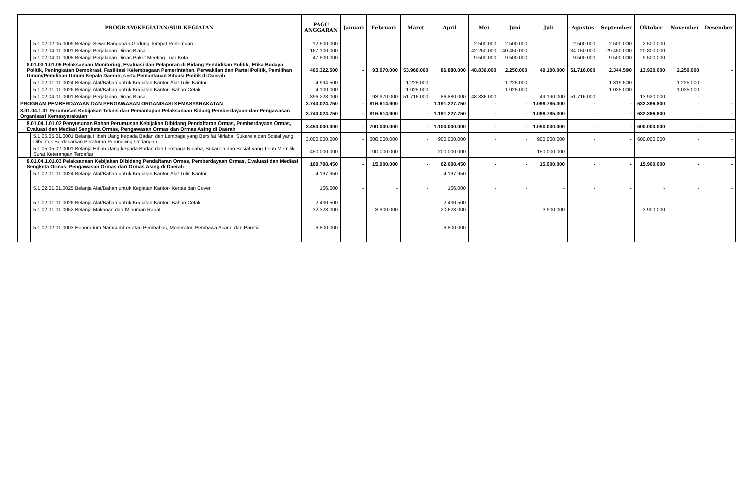| PROGRAM/KEGIATAN/SUB KEGIATAN | | | PAGU ANGGARAN | Januari | Februari | Maret | April | Mei | Juni | Juli | Agustus | September | Oktober | November | Desember |
| --- | --- | --- | --- | --- | --- | --- | --- | --- | --- | --- | --- | --- | --- | --- | --- |
| | | 5.1.02.02.05.0009 Belanja Sewa Bangunan Gedung Tempat Pertemuan | 12.500.000 | - | - | - | - | 2.500.000 | 2.500.000 | - | 2.500.000 | 2.500.000 | 2.500.000 | - | - |
| | | 5.1.02.04.01.0001 Belanja Perjalanan Dinas Biasa | 167.100.000 | - | - | - | - | 42.250.000 | 40.450.000 | - | 34.150.000 | 29.450.000 | 20.800.000 | - | - |
| | | 5.1.02.04.01.0005 Belanja Perjalanan Dinas Paket Meeting Luar Kota | 47.500.000 | - | - | - | - | 9.500.000 | 9.500.000 | - | 9.500.000 | 9.500.000 | 9.500.000 | - | - |
| | 8.01.03.1.01.05 Pelaksanaan Monitoring, Evaluasi dan Pelaporan di Bidang Pendidikan Politik, Etika Budaya Politik, Peningkatan Demokrasi, Fasilitasi Kelembagaan Pemerintahan, Perwakilan dan Partai Politik, Pemilihan Umum/Pemilihan Umum Kepala Daerah, serta Pemantauan Situasi Politik di Daerah | | 405.322.500 | - | 93.970.000 | 53.966.000 | 86.880.000 | 48.836.000 | 2.250.000 | 49.190.000 | 51.716.000 | 2.344.500 | 13.920.000 | 2.250.000 | - |
| | | 5.1.02.01.01.0024 Belanja Alat/Bahan untuk Kegiatan Kantor-Alat Tulis Kantor | 4.994.500 | - | - | 1.225.000 | - | - | 1.225.000 | - | - | 1.319.500 | - | 1.225.000 | - |
| | | 5.1.02.01.01.0026 Belanja Alat/Bahan untuk Kegiatan Kantor- Bahan Cetak | 4.100.000 | - | - | 1.025.000 | - | - | 1.025.000 | - | - | 1.025.000 | - | 1.025.000 | - |
| | | 5.1.02.04.01.0001 Belanja Perjalanan Dinas Biasa | 396.228.000 | - | 93.970.000 | 51.716.000 | 86.880.000 | 48.836.000 | - | 49.190.000 | 51.716.000 | - | 13.920.000 | - | - |
| PROGRAM PEMBERDAYAAN DAN PENGAWASAN ORGANISASI KEMASYARAKATAN | | | 3.740.024.750 | - | 816.614.900 | - | 1.191.227.750 | - | - | 1.099.785.300 | - | - | 632.396.800 | - | - |
| 8.01.04.1.01 Perumusan Kebijakan Teknis dan Pemantapan Pelaksanaan Bidang Pemberdayaan dan Pengawasan Organisasi Kemasyarakatan | | | 3.740.024.750 | - | 816.614.900 | - | 1.191.227.750 | - | - | 1.099.785.300 | - | - | 632.396.800 | - | - |
| | 8.01.04.1.01.02 Penyusunan Bahan Perumusan Kebijakan Dibidang Pendaftaran Ormas, Pemberdayaan Ormas, Evaluasi dan Mediasi Sengketa Ormas, Pengawasan Ormas dan Ormas Asing di Daerah | | 3.450.000.000 | - | 700.000.000 | - | 1.100.000.000 | - | - | 1.050.000.000 | - | - | 600.000.000 | - | - |
| | | 5.1.05.05.01.0001 Belanja Hibah Uang kepada Badan dan Lembaga yang Bersifat Nirlaba, Sukarela dan Sosial yang Dibentuk Berdasarkan Peraturan Perundang-Undangan | 3.000.000.000 | - | 600.000.000 | - | 900.000.000 | - | - | 900.000.000 | - | - | 600.000.000 | - | - |
| | | 5.1.05.05.02.0001 Belanja Hibah Uang kepada Badan dan Lembaga Nirlaba, Sukarela dan Sosial yang Telah Memiliki Surat Keterangan Terdaftar | 450.000.000 | - | 100.000.000 | - | 200.000.000 | - | - | 150.000.000 | - | - | - | - | - |
| | 8.01.04.1.01.03 Pelaksanaan Kebijakan Dibidang Pendaftaran Ormas, Pemberdayaan Ormas, Evaluasi dan Mediasi Sengketa Ormas, Pengawasan Ormas dan Ormas Asing di Daerah | | 109.798.450 | - | 15.900.000 | - | 62.098.450 | - | - | 15.900.000 | - | - | 15.900.000 | - | - |
| | | 5.1.02.01.01.0024 Belanja Alat/Bahan untuk Kegiatan Kantor-Alat Tulis Kantor | 4.197.950 | - | - | - | 4.197.950 | - | - | - | - | - | - | - | - |
| | | 5.1.02.01.01.0025 Belanja Alat/Bahan untuk Kegiatan Kantor- Kertas dan Cover | 166.000 | - | - | - | 166.000 | - | - | - | - | - | - | - | - |
| | | 5.1.02.01.01.0026 Belanja Alat/Bahan untuk Kegiatan Kantor- Bahan Cetak | 2.430.500 | - | - | - | 2.430.500 | - | - | - | - | - | - | - | - |
| | | 5.1.02.01.01.0052 Belanja Makanan dan Minuman Rapat | 32.328.000 | - | 3.900.000 | - | 20.628.000 | - | - | 3.900.000 | - | - | 3.900.000 | - | - |
| | | 5.1.02.02.01.0003 Honorarium Narasumber atau Pembahas, Moderator, Pembawa Acara, dan Panitia | 6.800.000 | - | - | - | 6.800.000 | - | - | - | - | - | - | - | - |